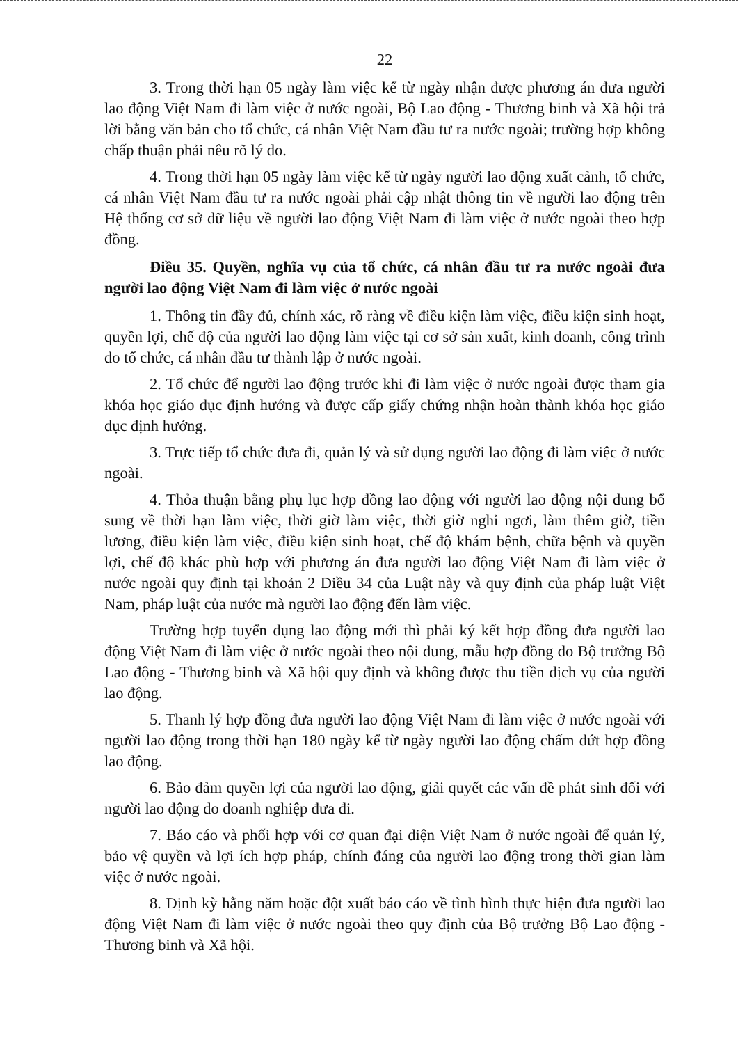22
3. Trong thời hạn 05 ngày làm việc kể từ ngày nhận được phương án đưa người lao động Việt Nam đi làm việc ở nước ngoài, Bộ Lao động - Thương binh và Xã hội trả lời bằng văn bản cho tổ chức, cá nhân Việt Nam đầu tư ra nước ngoài; trường hợp không chấp thuận phải nêu rõ lý do.
4. Trong thời hạn 05 ngày làm việc kể từ ngày người lao động xuất cảnh, tổ chức, cá nhân Việt Nam đầu tư ra nước ngoài phải cập nhật thông tin về người lao động trên Hệ thống cơ sở dữ liệu về người lao động Việt Nam đi làm việc ở nước ngoài theo hợp đồng.
Điều 35. Quyền, nghĩa vụ của tổ chức, cá nhân đầu tư ra nước ngoài đưa người lao động Việt Nam đi làm việc ở nước ngoài
1. Thông tin đầy đủ, chính xác, rõ ràng về điều kiện làm việc, điều kiện sinh hoạt, quyền lợi, chế độ của người lao động làm việc tại cơ sở sản xuất, kinh doanh, công trình do tổ chức, cá nhân đầu tư thành lập ở nước ngoài.
2. Tổ chức để người lao động trước khi đi làm việc ở nước ngoài được tham gia khóa học giáo dục định hướng và được cấp giấy chứng nhận hoàn thành khóa học giáo dục định hướng.
3. Trực tiếp tổ chức đưa đi, quản lý và sử dụng người lao động đi làm việc ở nước ngoài.
4. Thỏa thuận bằng phụ lục hợp đồng lao động với người lao động nội dung bổ sung về thời hạn làm việc, thời giờ làm việc, thời giờ nghỉ ngơi, làm thêm giờ, tiền lương, điều kiện làm việc, điều kiện sinh hoạt, chế độ khám bệnh, chữa bệnh và quyền lợi, chế độ khác phù hợp với phương án đưa người lao động Việt Nam đi làm việc ở nước ngoài quy định tại khoản 2 Điều 34 của Luật này và quy định của pháp luật Việt Nam, pháp luật của nước mà người lao động đến làm việc.
Trường hợp tuyển dụng lao động mới thì phải ký kết hợp đồng đưa người lao động Việt Nam đi làm việc ở nước ngoài theo nội dung, mẫu hợp đồng do Bộ trưởng Bộ Lao động - Thương binh và Xã hội quy định và không được thu tiền dịch vụ của người lao động.
5. Thanh lý hợp đồng đưa người lao động Việt Nam đi làm việc ở nước ngoài với người lao động trong thời hạn 180 ngày kể từ ngày người lao động chấm dứt hợp đồng lao động.
6. Bảo đảm quyền lợi của người lao động, giải quyết các vấn đề phát sinh đối với người lao động do doanh nghiệp đưa đi.
7. Báo cáo và phối hợp với cơ quan đại diện Việt Nam ở nước ngoài để quản lý, bảo vệ quyền và lợi ích hợp pháp, chính đáng của người lao động trong thời gian làm việc ở nước ngoài.
8. Định kỳ hằng năm hoặc đột xuất báo cáo về tình hình thực hiện đưa người lao động Việt Nam đi làm việc ở nước ngoài theo quy định của Bộ trưởng Bộ Lao động - Thương binh và Xã hội.